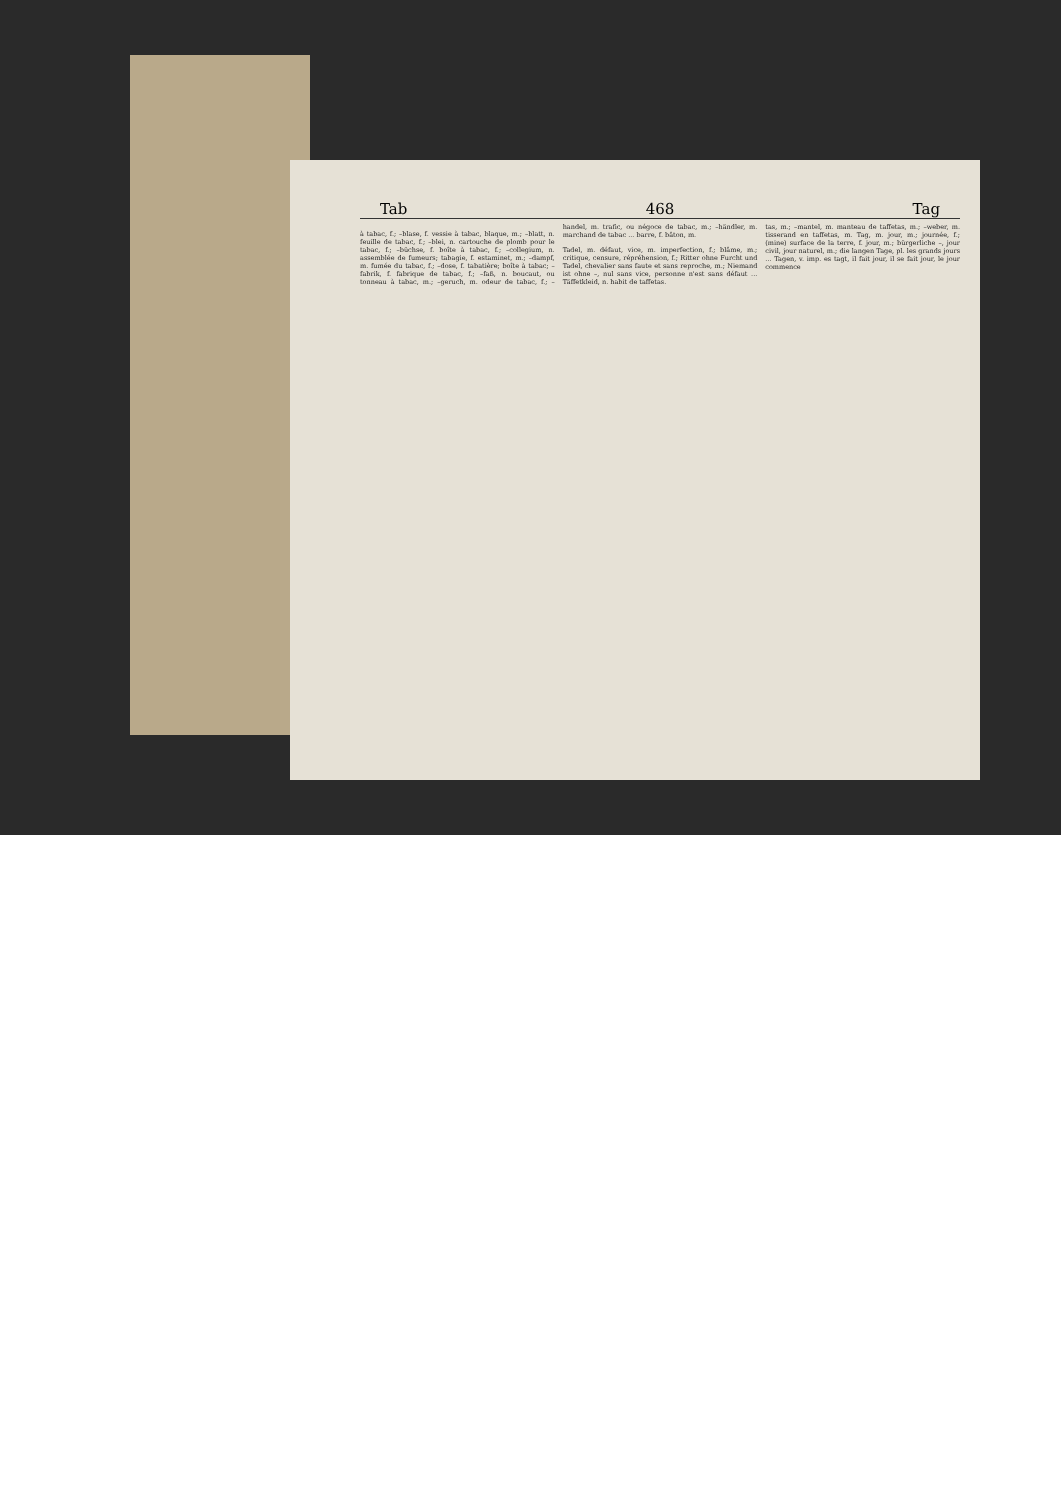Tab 468 Tag
à tabac, f.; –blase, f. vessie à tabac, blaque, m.; –blatt, n. feuille de tabac, f.; –blei, n. cartouche de plomb pour le tabac, f.; –büchse, f. boîte à tabac, f.; –collegium, n. assemblée de fumeurs; tabagie, f. estaminet, m.; –dampf, m. fumée du tabac, f.; –dose, f. tabatière; boîte à tabac; –fabrik, f. fabrique de tabac, f.; –faß, n. boucaut, ou tonneau à tabac, m.; –geruch, m. odeur de tabac, f.; –handel, m. trafic, ou négoce de tabac, m.; –händler, m. marchand de tabac ... barre, f. bâton, m.
Tadel, m. défaut, vice, m. imperfection, f.; blâme, m.; critique, censure, répréhension, f.; Ritter ohne Furcht und Tadel, chevalier sans faute et sans reproche, m.; Niemand ist ohne –, nul sans vice, personne n'est sans défaut ... Täffetkleid, n. habit de taffetas.
tas, m.; –mantel, m. manteau de taffetas, m.; –weber, m. tisserand en taffetas, m. Tag, m. jour, m.; journée, f.; (mine) surface de la terre, f. jour, m.; bürgerliche –, jour civil, jour naturel, m.; die langen Tage, pl. les grands jours ... Tagen, v. imp. es tagt, il fait jour, il se fait jour, le jour commence